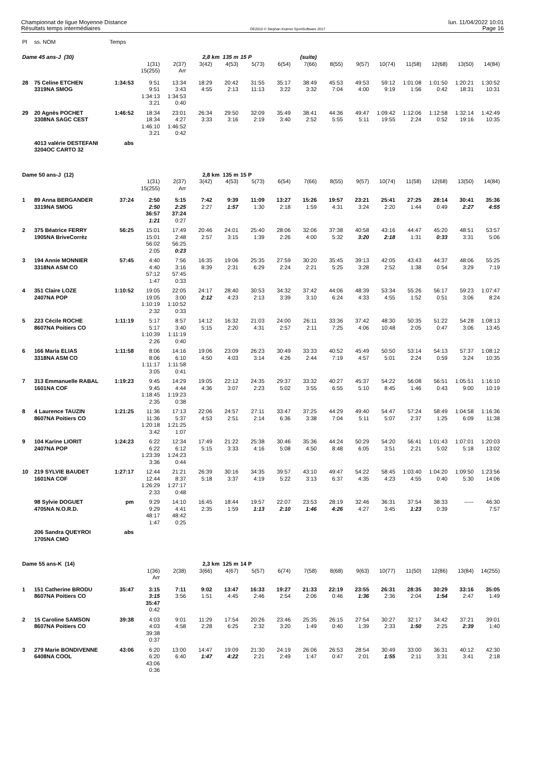Championnat de ligue Moyenne Distance
Résultats temps intermédiaires
OE2010 © Stephan Krämer SportSoftware 2017
lun. 11/04/2022 10:01
Page 16
| Pl | ss. NOM | Temps | | | | | | | | | | | | | | |
| Dame 45 ans-J (30) | | | | | 2,8 km 135 m | | 15 P | | (suite) | | | | | | | |
| | | | 1(31) 15(255) | 2(37) Arr | 3(42) | 4(53) | 5(73) | 6(54) | 7(66) | 8(55) | 9(57) | 10(74) | 11(58) | 12(68) | 13(50) | 14(84) |
| 28 | 75 Celine ETCHEN 3319NA SMOG | 1:34:53 | 9:51 9:51 1:34:13 3:21 | 13:34 3:43 1:34:53 0:40 | 18:29 4:55 | 20:42 2:13 | 31:55 11:13 | 35:17 3:22 | 38:49 3:32 | 45:53 7:04 | 49:53 4:00 | 59:12 9:19 | 1:01:08 1:56 | 1:01:50 0:42 | 1:20:21 18:31 | 1:30:52 10:31 |
| 29 | 20 Agnès POCHET 3308NA SAGC CEST | 1:46:52 | 18:34 18:34 1:46:10 3:21 | 23:01 4:27 1:46:52 0:42 | 26:34 3:33 | 29:50 3:16 | 32:09 2:19 | 35:49 3:40 | 38:41 2:52 | 44:36 5:55 | 49:47 5:11 | 1:09:42 19:55 | 1:12:06 2:24 | 1:12:58 0:52 | 1:32:14 19:16 | 1:42:49 10:35 |
| | 4013 valérie DESTEFANI 3204OC CARTO 32 | abs | | | | | | | | | | | | | | |
| Dame 50 ans-J (12) | | | | | 2,8 km 135 m | | 15 P | | | | | | | | | |
| | | | 1(31) 15(255) | 2(37) Arr | 3(42) | 4(53) | 5(73) | 6(54) | 7(66) | 8(55) | 9(57) | 10(74) | 11(58) | 12(68) | 13(50) | 14(84) |
| 1 | 89 Anna BERGANDER 3319NA SMOG | 37:24 | 2:50 2:50 36:57 1:21 | 5:15 2:25 37:24 0:27 | 7:42 2:27 | 9:39 1:57 | 11:09 1:30 | 13:27 2:18 | 15:26 1:59 | 19:57 4:31 | 23:21 3:24 | 25:41 2:20 | 27:25 1:44 | 28:14 0:49 | 30:41 2:27 | 35:36 4:55 |
| 2 | 375 Béatrice FERRY 1905NA BriveCorrèz | 56:25 | 15:01 15:01 56:02 2:05 | 17:49 2:48 56:25 0:23 | 20:46 2:57 | 24:01 3:15 | 25:40 1:39 | 28:06 2:26 | 32:06 4:00 | 37:38 5:32 | 40:58 3:20 | 43:16 2:18 | 44:47 1:31 | 45:20 0:33 | 48:51 3:31 | 53:57 5:06 |
| 3 | 194 Annie MONNIER 3318NA ASM CO | 57:45 | 4:40 4:40 57:12 1:47 | 7:56 3:16 57:45 0:33 | 16:35 8:39 | 19:06 2:31 | 25:35 6:29 | 27:59 2:24 | 30:20 2:21 | 35:45 5:25 | 39:13 3:28 | 42:05 2:52 | 43:43 1:38 | 44:37 0:54 | 48:06 3:29 | 55:25 7:19 |
| 4 | 351 Claire LOZE 2407NA POP | 1:10:52 | 19:05 19:05 1:10:19 2:32 | 22:05 3:00 1:10:52 0:33 | 24:17 2:12 | 28:40 4:23 | 30:53 2:13 | 34:32 3:39 | 37:42 3:10 | 44:06 6:24 | 48:39 4:33 | 53:34 4:55 | 55:26 1:52 | 56:17 0:51 | 59:23 3:06 | 1:07:47 8:24 |
| 5 | 223 Cécile ROCHE 8607NA Poitiers CO | 1:11:19 | 5:17 5:17 1:10:39 2:26 | 8:57 3:40 1:11:19 0:40 | 14:12 5:15 | 16:32 2:20 | 21:03 4:31 | 24:00 2:57 | 26:11 2:11 | 33:36 7:25 | 37:42 4:06 | 48:30 10:48 | 50:35 2:05 | 51:22 0:47 | 54:28 3:06 | 1:08:13 13:45 |
| 6 | 166 Maria ELIAS 3318NA ASM CO | 1:11:58 | 8:06 8:06 1:11:17 3:05 | 14:16 6:10 1:11:58 0:41 | 19:06 4:50 | 23:09 4:03 | 26:23 3:14 | 30:49 4:26 | 33:33 2:44 | 40:52 7:19 | 45:49 4:57 | 50:50 5:01 | 53:14 2:24 | 54:13 0:59 | 57:37 3:24 | 1:08:12 10:35 |
| 7 | 313 Emmanuelle RABAL 1601NA COF | 1:19:23 | 9:45 9:45 1:18:45 2:35 | 14:29 4:44 1:19:23 0:38 | 19:05 4:36 | 22:12 3:07 | 24:35 2:23 | 29:37 5:02 | 33:32 3:55 | 40:27 6:55 | 45:37 5:10 | 54:22 8:45 | 56:08 1:46 | 56:51 0:43 | 1:05:51 9:00 | 1:16:10 10:19 |
| 8 | 4 Laurence TAUZIN 8607NA Poitiers CO | 1:21:25 | 11:36 11:36 1:20:18 3:42 | 17:13 5:37 1:21:25 1:07 | 22:06 4:53 | 24:57 2:51 | 27:11 2:14 | 33:47 6:36 | 37:25 3:38 | 44:29 7:04 | 49:40 5:11 | 54:47 5:07 | 57:24 2:37 | 58:49 1:25 | 1:04:58 6:09 | 1:16:36 11:38 |
| 9 | 104 Karine LIORIT 2407NA POP | 1:24:23 | 6:22 6:22 1:23:39 3:36 | 12:34 6:12 1:24:23 0:44 | 17:49 5:15 | 21:22 3:33 | 25:38 4:16 | 30:46 5:08 | 35:36 4:50 | 44:24 8:48 | 50:29 6:05 | 54:20 3:51 | 56:41 2:21 | 1:01:43 5:02 | 1:07:01 5:18 | 1:20:03 13:02 |
| 10 | 219 SYLVIE BAUDET 1601NA COF | 1:27:17 | 12:44 12:44 1:26:29 2:33 | 21:21 8:37 1:27:17 0:48 | 26:39 5:18 | 30:16 3:37 | 34:35 4:19 | 39:57 5:22 | 43:10 3:13 | 49:47 6:37 | 54:22 4:35 | 58:45 4:23 | 1:03:40 4:55 | 1:04:20 0:40 | 1:09:50 5:30 | 1:23:56 14:06 |
| | 98 Sylvie DOGUET 4705NA N.O.R.D. | pm | 9:29 9:29 48:17 1:47 | 14:10 4:41 48:42 0:25 | 16:45 2:35 | 18:44 1:59 | 19:57 1:13 | 22:07 2:10 | 23:53 1:46 | 28:19 4:26 | 32:46 4:27 | 36:31 3:45 | 37:54 1:23 | 38:33 0:39 | ----- | 46:30 7:57 |
| | 206 Sandra QUEYROI 1705NA CMO | abs | | | | | | | | | | | | | | |
| Dame 55 ans-K (14) | | | | | 2,3 km 125 m | | 14 P | | | | | | | | | |
| | | | 1(36) Arr | 2(38) | 3(66) | 4(67) | 5(57) | 6(74) | 7(58) | 8(68) | 9(63) | 10(77) | 11(50) | 12(86) | 13(84) | 14(255) |
| 1 | 151 Catherine BRODU 8607NA Poitiers CO | 35:47 | 3:15 3:15 35:47 0:42 | 7:11 3:56 | 9:02 1:51 | 13:47 4:45 | 16:33 2:46 | 19:27 2:54 | 21:33 2:06 | 22:19 0:46 | 23:55 1:36 | 26:31 2:36 | 28:35 2:04 | 30:29 1:54 | 33:16 2:47 | 35:05 1:49 |
| 2 | 15 Caroline SAMSON 8607NA Poitiers CO | 39:38 | 4:03 4:03 39:38 0:37 | 9:01 4:58 | 11:29 2:28 | 17:54 6:25 | 20:26 2:32 | 23:46 3:20 | 25:35 1:49 | 26:15 0:40 | 27:54 1:39 | 30:27 2:33 | 32:17 1:50 | 34:42 2:25 | 37:21 2:39 | 39:01 1:40 |
| 3 | 279 Marie BONDIVENNE 6408NA COOL | 43:06 | 6:20 6:20 43:06 0:36 | 13:00 6:40 | 14:47 1:47 | 19:09 4:22 | 21:30 2:21 | 24:19 2:49 | 26:06 1:47 | 26:53 0:47 | 28:54 2:01 | 30:49 1:55 | 33:00 2:11 | 36:31 3:31 | 40:12 3:41 | 42:30 2:18 |